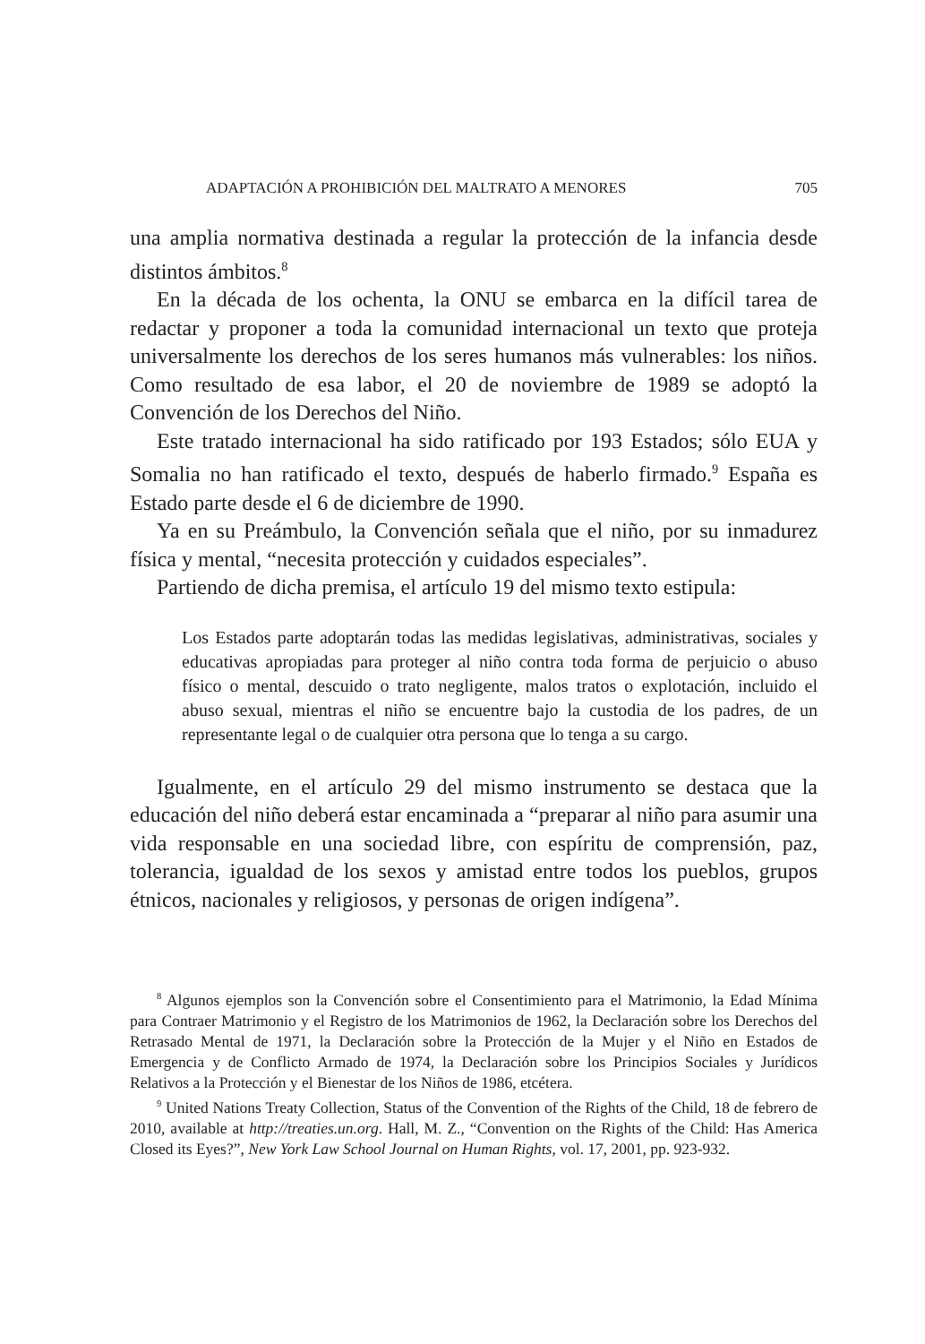ADAPTACIÓN A PROHIBICIÓN DEL MALTRATO A MENORES 705
una amplia normativa destinada a regular la protección de la infancia desde distintos ámbitos.<sup>8</sup>
En la década de los ochenta, la ONU se embarca en la difícil tarea de redactar y proponer a toda la comunidad internacional un texto que proteja universalmente los derechos de los seres humanos más vulnerables: los niños. Como resultado de esa labor, el 20 de noviembre de 1989 se adoptó la Convención de los Derechos del Niño.
Este tratado internacional ha sido ratificado por 193 Estados; sólo EUA y Somalia no han ratificado el texto, después de haberlo firmado.<sup>9</sup> España es Estado parte desde el 6 de diciembre de 1990.
Ya en su Preámbulo, la Convención señala que el niño, por su inmadurez física y mental, “necesita protección y cuidados especiales”.
Partiendo de dicha premisa, el artículo 19 del mismo texto estipula:
Los Estados parte adoptarán todas las medidas legislativas, administrativas, sociales y educativas apropiadas para proteger al niño contra toda forma de perjuicio o abuso físico o mental, descuido o trato negligente, malos tratos o explotación, incluido el abuso sexual, mientras el niño se encuentre bajo la custodia de los padres, de un representante legal o de cualquier otra persona que lo tenga a su cargo.
Igualmente, en el artículo 29 del mismo instrumento se destaca que la educación del niño deberá estar encaminada a “preparar al niño para asumir una vida responsable en una sociedad libre, con espíritu de comprensión, paz, tolerancia, igualdad de los sexos y amistad entre todos los pueblos, grupos étnicos, nacionales y religiosos, y personas de origen indígena”.
<sup>8</sup> Algunos ejemplos son la Convención sobre el Consentimiento para el Matrimonio, la Edad Mínima para Contraer Matrimonio y el Registro de los Matrimonios de 1962, la Declaración sobre los Derechos del Retrasado Mental de 1971, la Declaración sobre la Protección de la Mujer y el Niño en Estados de Emergencia y de Conflicto Armado de 1974, la Declaración sobre los Principios Sociales y Jurídicos Relativos a la Protección y el Bienestar de los Niños de 1986, etcétera.
<sup>9</sup> United Nations Treaty Collection, Status of the Convention of the Rights of the Child, 18 de febrero de 2010, available at http://treaties.un.org. Hall, M. Z., “Convention on the Rights of the Child: Has America Closed its Eyes?”, New York Law School Journal on Human Rights, vol. 17, 2001, pp. 923-932.